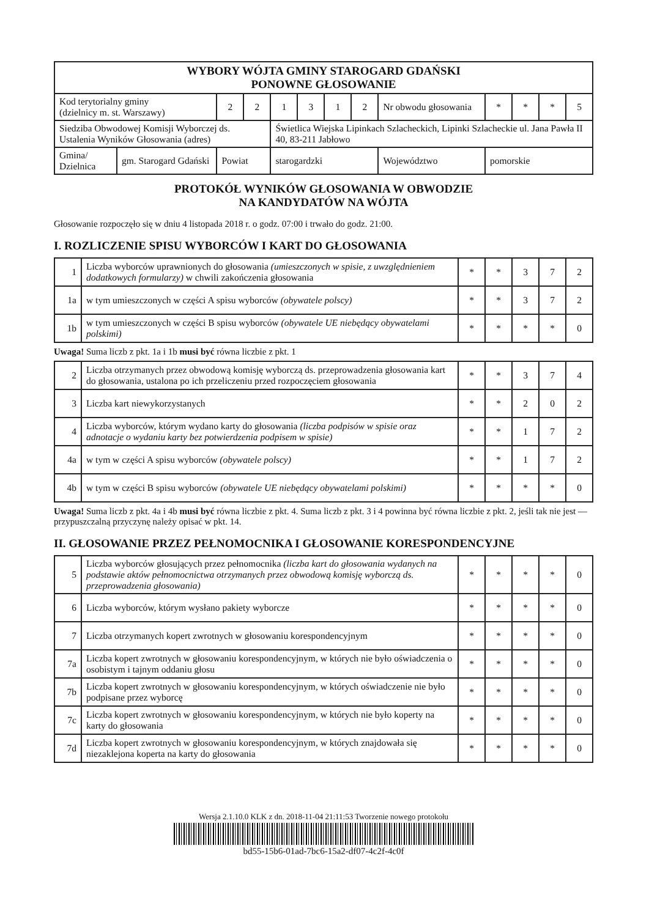| WYBORY WÓJTA GMINY STAROGARD GDAŃSKI PONOWNE GŁOSOWANIE | | | | | | | | | | | | | |
| --- | --- | --- | --- | --- | --- | --- | --- | --- | --- | --- | --- | --- | --- |
| Kod terytorialny gminy (dzielnicy m. st. Warszawy) | | 2 | 2 | 1 | 3 | 1 | 2 | Nr obwodu głosowania | | * | * | * | 5 |
| Siedziba Obwodowej Komisji Wyborczej ds. Ustalenia Wyników Głosowania (adres) | | | | Świetlica Wiejska Lipinkach Szlacheckich, Lipinki Szlacheckie ul. Jana Pawła II 40, 83-211 Jabłowo | | | | | | | | | |
| Gmina/ Dzielnica | gm. Starogard Gdański | Powiat | | starogardzki | | | | | Województwo | pomorskie | | | |
PROTOKÓŁ WYNIKÓW GŁOSOWANIA W OBWODZIE
NA KANDYDATÓW NA WÓJTA
Głosowanie rozpoczęło się w dniu 4 listopada 2018 r. o godz. 07:00 i trwało do godz. 21:00.
I. ROZLICZENIE SPISU WYBORCÓW I KART DO GŁOSOWANIA
| 1 | Liczba wyborców uprawnionych do głosowania (umieszczonych w spisie, z uwzględnieniem dodatkowych formularzy) w chwili zakończenia głosowania | * | * | 3 | 7 | 2 |
| 1a | w tym umieszczonych w części A spisu wyborców (obywatele polscy) | * | * | 3 | 7 | 2 |
| 1b | w tym umieszczonych w części B spisu wyborców (obywatele UE niebędący obywatelami polskimi) | * | * | * | * | 0 |
Uwaga! Suma liczb z pkt. 1a i 1b musi być równa liczbie z pkt. 1
| 2 | Liczba otrzymanych przez obwodową komisję wyborczą ds. przeprowadzenia głosowania kart do głosowania, ustalona po ich przeliczeniu przed rozpoczęciem głosowania | * | * | 3 | 7 | 4 |
| 3 | Liczba kart niewykorzystanych | * | * | 2 | 0 | 2 |
| 4 | Liczba wyborców, którym wydano karty do głosowania (liczba podpisów w spisie oraz adnotacje o wydaniu karty bez potwierdzenia podpisem w spisie) | * | * | 1 | 7 | 2 |
| 4a | w tym w części A spisu wyborców (obywatele polscy) | * | * | 1 | 7 | 2 |
| 4b | w tym w części B spisu wyborców (obywatele UE niebędący obywatelami polskimi) | * | * | * | * | 0 |
Uwaga! Suma liczb z pkt. 4a i 4b musi być równa liczbie z pkt. 4. Suma liczb z pkt. 3 i 4 powinna być równa liczbie z pkt. 2, jeśli tak nie jest — przypuszczalną przyczynę należy opisać w pkt. 14.
II. GŁOSOWANIE PRZEZ PEŁNOMOCNIKA I GŁOSOWANIE KORESPONDENCYJNE
| 5 | Liczba wyborców głosujących przez pełnomocnika (liczba kart do głosowania wydanych na podstawie aktów pełnomocnictwa otrzymanych przez obwodową komisję wyborczą ds. przeprowadzenia głosowania) | * | * | * | * | 0 |
| 6 | Liczba wyborców, którym wysłano pakiety wyborcze | * | * | * | * | 0 |
| 7 | Liczba otrzymanych kopert zwrotnych w głosowaniu korespondencyjnym | * | * | * | * | 0 |
| 7a | Liczba kopert zwrotnych w głosowaniu korespondencyjnym, w których nie było oświadczenia o osobistym i tajnym oddaniu głosu | * | * | * | * | 0 |
| 7b | Liczba kopert zwrotnych w głosowaniu korespondencyjnym, w których oświadczenie nie było podpisane przez wyborcę | * | * | * | * | 0 |
| 7c | Liczba kopert zwrotnych w głosowaniu korespondencyjnym, w których nie było koperty na karty do głosowania | * | * | * | * | 0 |
| 7d | Liczba kopert zwrotnych w głosowaniu korespondencyjnym, w których znajdowała się niezaklejona koperta na karty do głosowania | * | * | * | * | 0 |
Wersja 2.1.10.0 KLK z dn. 2018-11-04 21:11:53 Tworzenie nowego protokołu
bd55-15b6-01ad-7bc6-15a2-df07-4c2f-4c0f